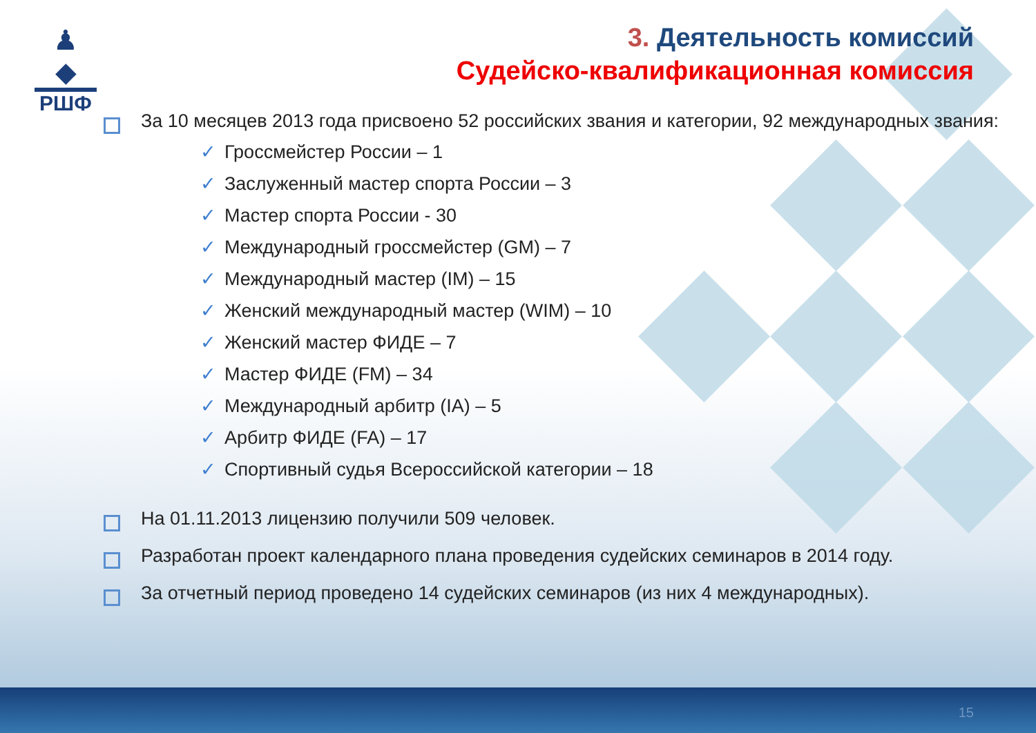♟
◆
РШФ
3. Деятельность комиссий
Судейско-квалификационная комиссия
За 10 месяцев 2013 года присвоено 52 российских звания и категории, 92 международных звания:
✓ Гроссмейстер России – 1
✓ Заслуженный мастер спорта России – 3
✓ Мастер спорта России - 30
✓ Международный гроссмейстер (GM) – 7
✓ Международный мастер (IM) – 15
✓ Женский международный мастер (WIM) – 10
✓ Женский мастер ФИДЕ – 7
✓ Мастер ФИДЕ (FM) – 34
✓ Международный арбитр (IA) – 5
✓ Арбитр ФИДЕ (FA) – 17
✓ Спортивный судья Всероссийской категории – 18
На 01.11.2013 лицензию получили 509 человек.
Разработан проект календарного плана проведения судейских семинаров в 2014 году.
За отчетный период проведено 14 судейских семинаров (из них 4 международных).
15